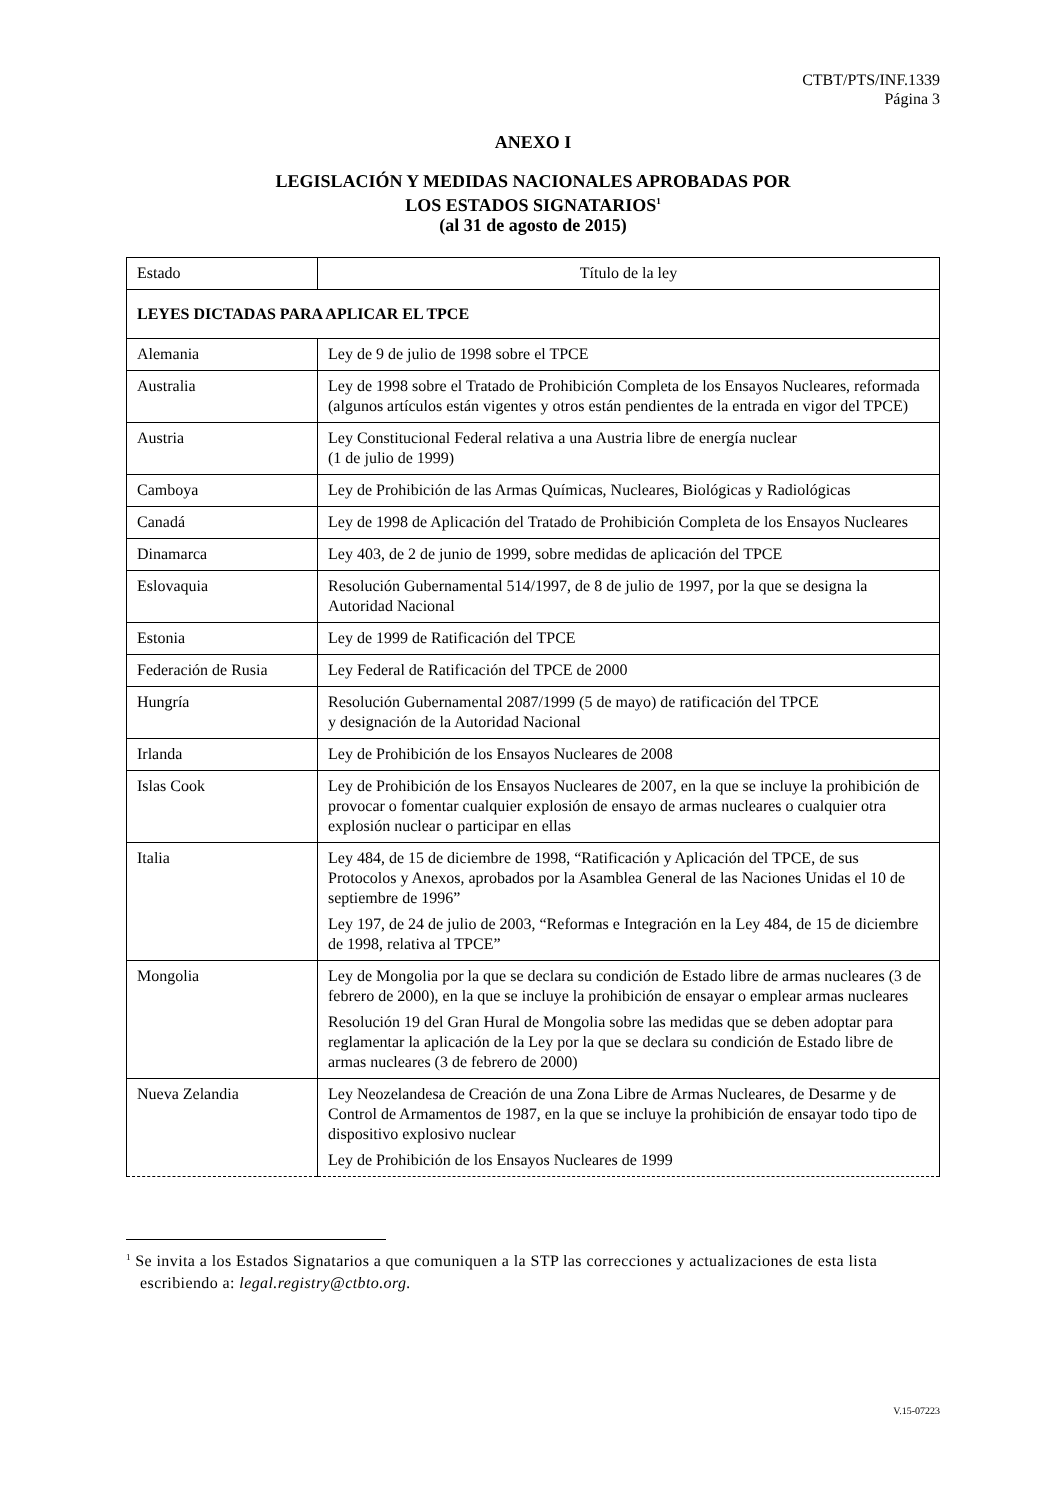CTBT/PTS/INF.1339
Página 3
ANEXO I
LEGISLACIÓN Y MEDIDAS NACIONALES APROBADAS POR
LOS ESTADOS SIGNATARIOS<sup>1</sup>
(al 31 de agosto de 2015)
| Estado | Título de la ley |
| --- | --- |
| LEYES DICTADAS PARA APLICAR EL TPCE | |
| Alemania | Ley de 9 de julio de 1998 sobre el TPCE |
| Australia | Ley de 1998 sobre el Tratado de Prohibición Completa de los Ensayos Nucleares, reformada (algunos artículos están vigentes y otros están pendientes de la entrada en vigor del TPCE) |
| Austria | Ley Constitucional Federal relativa a una Austria libre de energía nuclear (1 de julio de 1999) |
| Camboya | Ley de Prohibición de las Armas Químicas, Nucleares, Biológicas y Radiológicas |
| Canadá | Ley de 1998 de Aplicación del Tratado de Prohibición Completa de los Ensayos Nucleares |
| Dinamarca | Ley 403, de 2 de junio de 1999, sobre medidas de aplicación del TPCE |
| Eslovaquia | Resolución Gubernamental 514/1997, de 8 de julio de 1997, por la que se designa la Autoridad Nacional |
| Estonia | Ley de 1999 de Ratificación del TPCE |
| Federación de Rusia | Ley Federal de Ratificación del TPCE de 2000 |
| Hungría | Resolución Gubernamental 2087/1999 (5 de mayo) de ratificación del TPCE y designación de la Autoridad Nacional |
| Irlanda | Ley de Prohibición de los Ensayos Nucleares de 2008 |
| Islas Cook | Ley de Prohibición de los Ensayos Nucleares de 2007, en la que se incluye la prohibición de provocar o fomentar cualquier explosión de ensayo de armas nucleares o cualquier otra explosión nuclear o participar en ellas |
| Italia | Ley 484, de 15 de diciembre de 1998, “Ratificación y Aplicación del TPCE, de sus Protocolos y Anexos, aprobados por la Asamblea General de las Naciones Unidas el 10 de septiembre de 1996” Ley 197, de 24 de julio de 2003, “Reformas e Integración en la Ley 484, de 15 de diciembre de 1998, relativa al TPCE” |
| Mongolia | Ley de Mongolia por la que se declara su condición de Estado libre de armas nucleares (3 de febrero de 2000), en la que se incluye la prohibición de ensayar o emplear armas nucleares Resolución 19 del Gran Hural de Mongolia sobre las medidas que se deben adoptar para reglamentar la aplicación de la Ley por la que se declara su condición de Estado libre de armas nucleares (3 de febrero de 2000) |
| Nueva Zelandia | Ley Neozelandesa de Creación de una Zona Libre de Armas Nucleares, de Desarme y de Control de Armamentos de 1987, en la que se incluye la prohibición de ensayar todo tipo de dispositivo explosivo nuclear Ley de Prohibición de los Ensayos Nucleares de 1999 |
<sup>1</sup> Se invita a los Estados Signatarios a que comuniquen a la STP las correcciones y actualizaciones de esta lista escribiendo a: legal.registry@ctbto.org.
V.15-07223